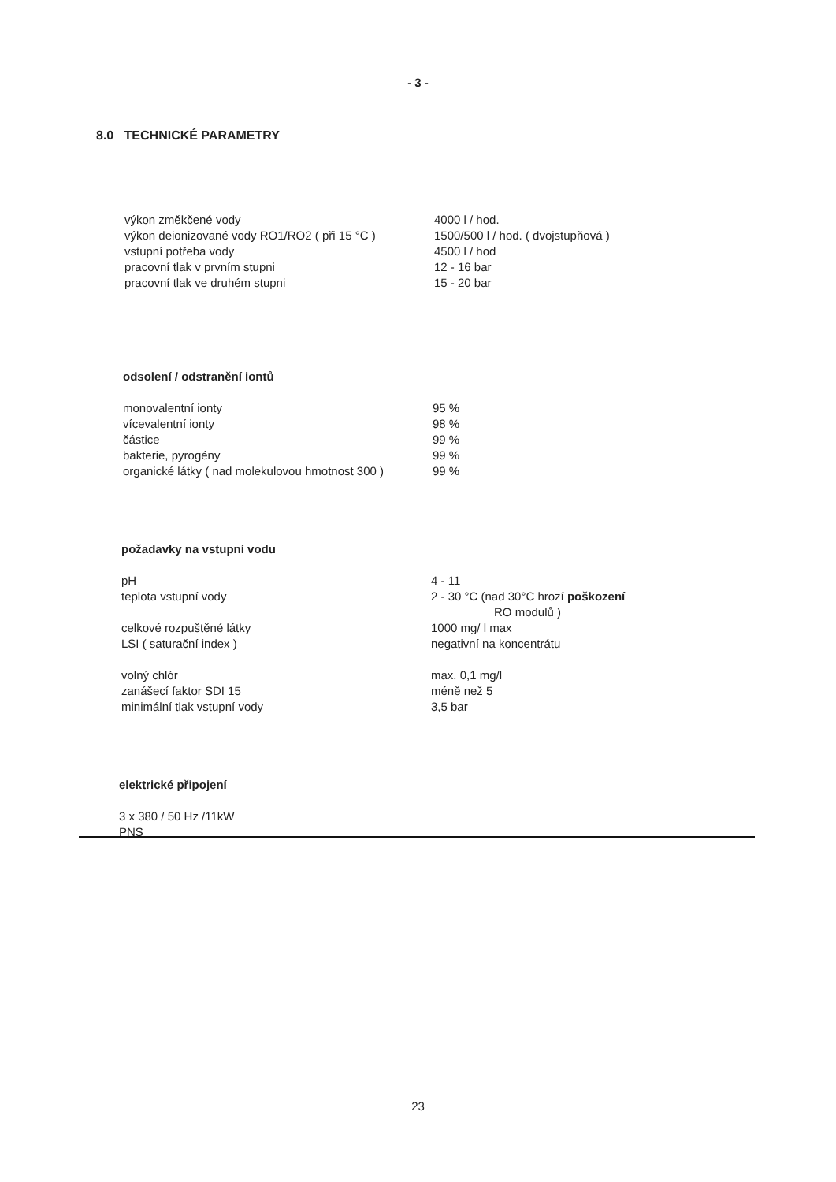- 3 -
8.0 TECHNICKÉ PARAMETRY
| výkon změkčené vody | 4000 l / hod. |
| výkon deionizované vody RO1/RO2 ( při 15 °C ) | 1500/500 l / hod. ( dvojstupňová ) |
| vstupní potřeba vody | 4500 l / hod |
| pracovní tlak v prvním stupni | 12 - 16 bar |
| pracovní tlak ve druhém stupni | 15 - 20 bar |
odsolení / odstranění iontů
| monovalentní ionty | 95 % |
| vícevalentní ionty | 98 % |
| částice | 99 % |
| bakterie, pyrogény | 99 % |
| organické látky ( nad molekulovou hmotnost 300 ) | 99 % |
požadavky na vstupní vodu
| pH | 4 - 11 |
| teplota vstupní vody | 2 - 30 °C (nad 30°C hrozí poškození RO modulů ) |
| celkové rozpuštěné látky | 1000 mg/ l max |
| LSI ( saturační index ) | negativní na koncentrátu |
| volný chlór | max. 0,1 mg/l |
| zanášecí faktor SDI 15 | méně než 5 |
| minimální tlak vstupní vody | 3,5 bar |
elektrické připojení
3 x 380 / 50 Hz /11kW
PNS
23